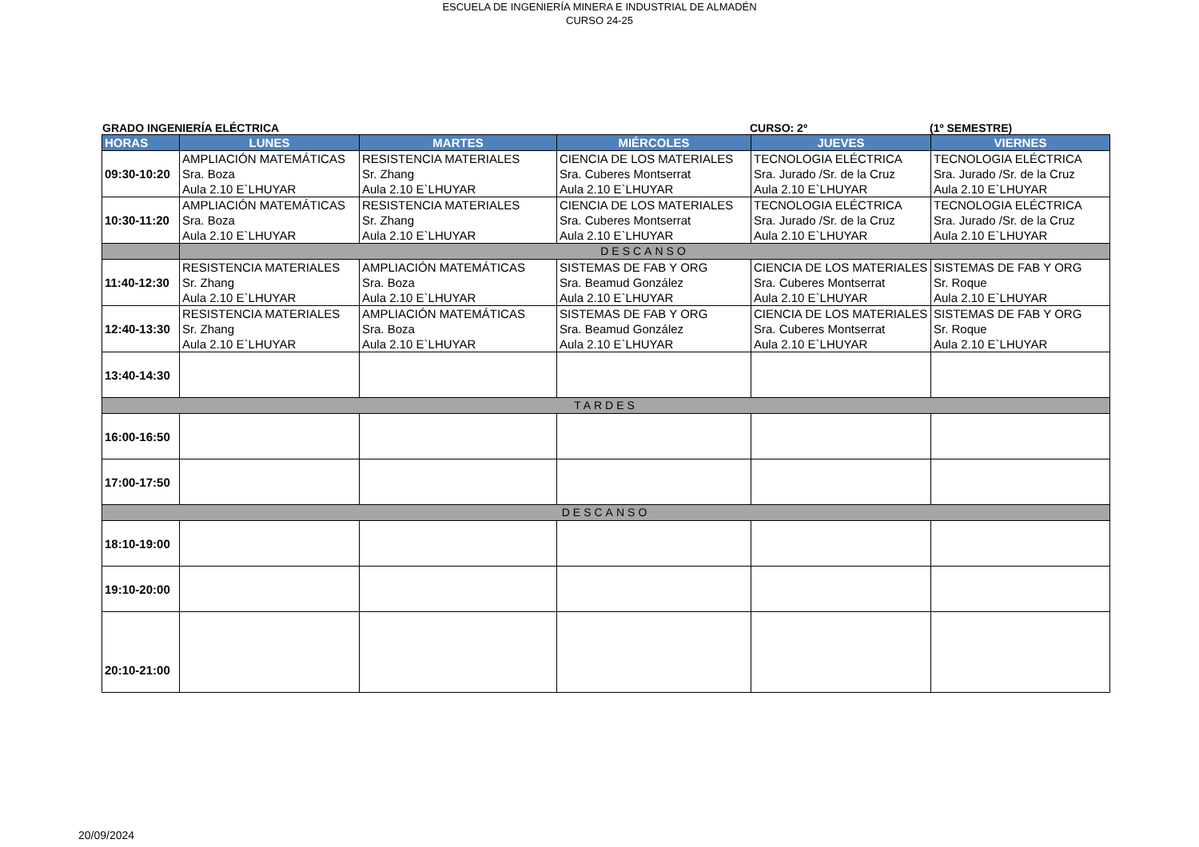ESCUELA DE INGENIERÍA MINERA E INDUSTRIAL DE ALMADÉN
CURSO 24-25
GRADO INGENIERÍA ELÉCTRICA CURSO: 2º (1º SEMESTRE)
| HORAS | LUNES | MARTES | MIÉRCOLES | JUEVES | VIERNES |
| --- | --- | --- | --- | --- | --- |
| 09:30-10:20 | AMPLIACIÓN MATEMÁTICAS Sra. Boza Aula 2.10 E`LHUYAR | RESISTENCIA MATERIALES Sr. Zhang Aula 2.10 E`LHUYAR | CIENCIA DE LOS MATERIALES Sra. Cuberes Montserrat Aula 2.10 E`LHUYAR | TECNOLOGIA ELÉCTRICA Sra. Jurado /Sr. de la Cruz Aula 2.10 E`LHUYAR | TECNOLOGIA ELÉCTRICA Sra. Jurado /Sr. de la Cruz Aula 2.10 E`LHUYAR |
| 10:30-11:20 | AMPLIACIÓN MATEMÁTICAS Sra. Boza Aula 2.10 E`LHUYAR | RESISTENCIA MATERIALES Sr. Zhang Aula 2.10 E`LHUYAR | CIENCIA DE LOS MATERIALES Sra. Cuberes Montserrat Aula 2.10 E`LHUYAR | TECNOLOGIA ELÉCTRICA Sra. Jurado /Sr. de la Cruz Aula 2.10 E`LHUYAR | TECNOLOGIA ELÉCTRICA Sra. Jurado /Sr. de la Cruz Aula 2.10 E`LHUYAR |
| | DESCANSO | | | | |
| 11:40-12:30 | RESISTENCIA MATERIALES Sr. Zhang Aula 2.10 E`LHUYAR | AMPLIACIÓN MATEMÁTICAS Sra. Boza Aula 2.10 E`LHUYAR | SISTEMAS DE FAB Y ORG Sra. Beamud González Aula 2.10 E`LHUYAR | CIENCIA DE LOS MATERIALES Sra. Cuberes Montserrat Aula 2.10 E`LHUYAR | SISTEMAS DE FAB Y ORG Sr. Roque Aula 2.10 E`LHUYAR |
| 12:40-13:30 | RESISTENCIA MATERIALES Sr. Zhang Aula 2.10 E`LHUYAR | AMPLIACIÓN MATEMÁTICAS Sra. Boza Aula 2.10 E`LHUYAR | SISTEMAS DE FAB Y ORG Sra. Beamud González Aula 2.10 E`LHUYAR | CIENCIA DE LOS MATERIALES Sra. Cuberes Montserrat Aula 2.10 E`LHUYAR | SISTEMAS DE FAB Y ORG Sr. Roque Aula 2.10 E`LHUYAR |
| 13:40-14:30 | | | | | |
| TARDES | | | | | |
| 16:00-16:50 | | | | | |
| 17:00-17:50 | | | | | |
| DESCANSO | | | | | |
| 18:10-19:00 | | | | | |
| 19:10-20:00 | | | | | |
| 20:10-21:00 | | | | | |
20/09/2024